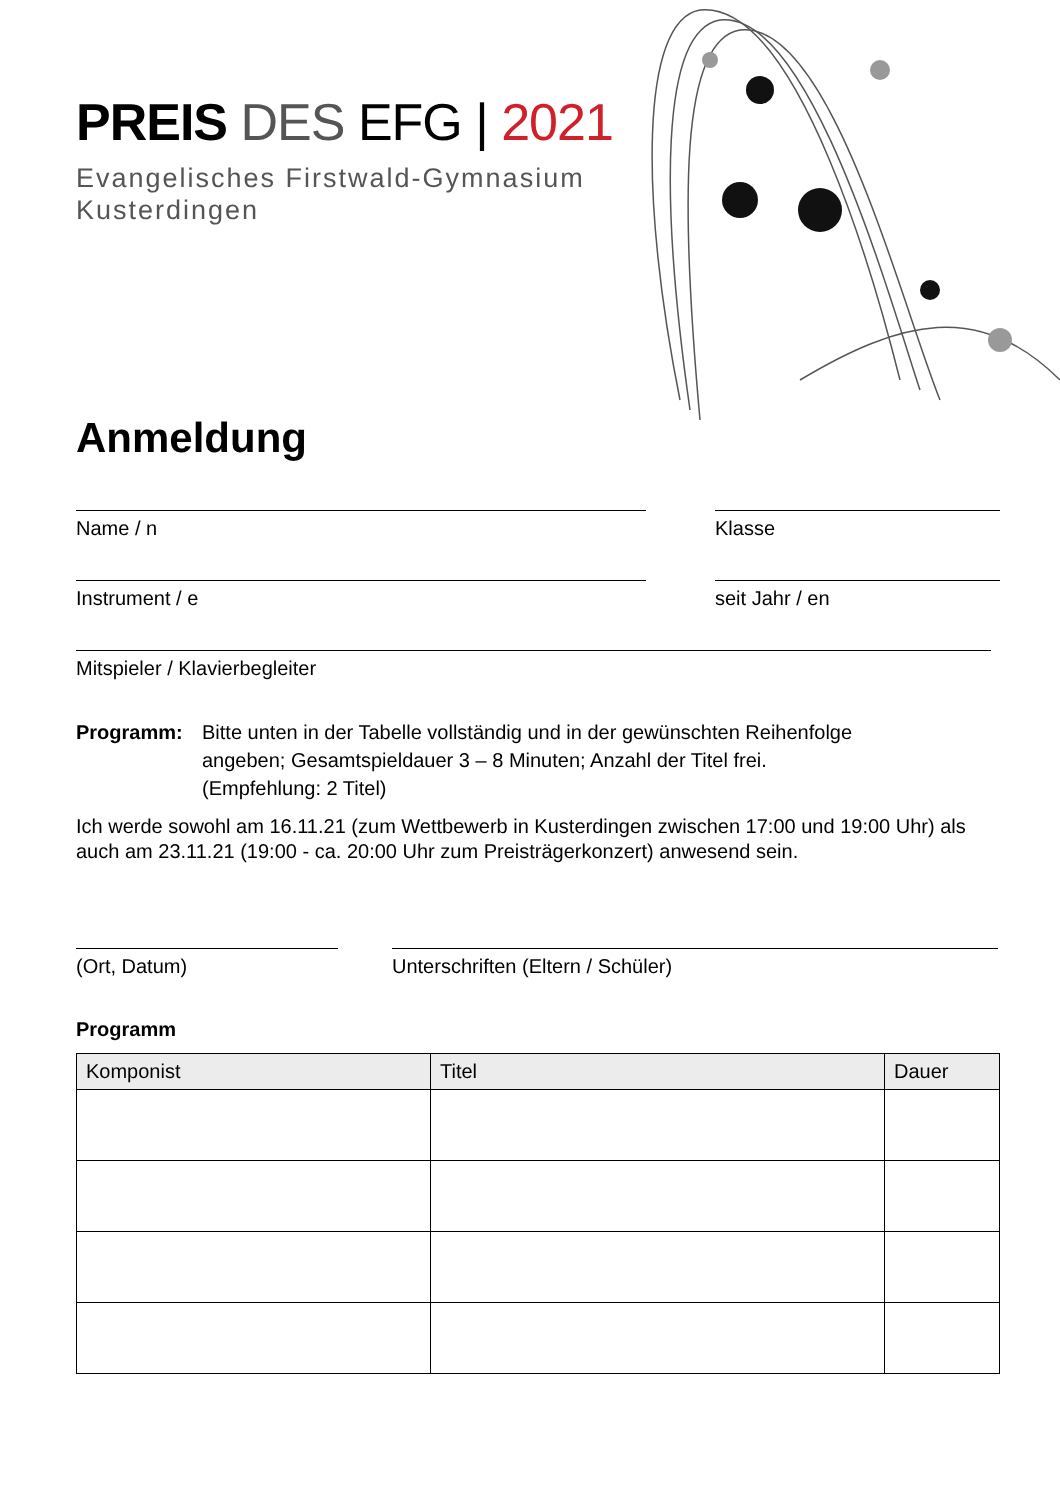PREIS DES EFG | 2021
Evangelisches Firstwald-Gymnasium
Kusterdingen
Anmeldung
Name / n Klasse
Instrument / e seit Jahr / en
Mitspieler / Klavierbegleiter
Programm: Bitte unten in der Tabelle vollständig und in der gewünschten Reihenfolge
angeben; Gesamtspieldauer 3 – 8 Minuten; Anzahl der Titel frei.
(Empfehlung: 2 Titel)
Ich werde sowohl am 16.11.21 (zum Wettbewerb in Kusterdingen zwischen 17:00 und 19:00 Uhr) als auch am 23.11.21 (19:00 - ca. 20:00 Uhr zum Preisträgerkonzert) anwesend sein.
(Ort, Datum) Unterschriften (Eltern / Schüler)
Programm
| Komponist | Titel | Dauer |
| --- | --- | --- |